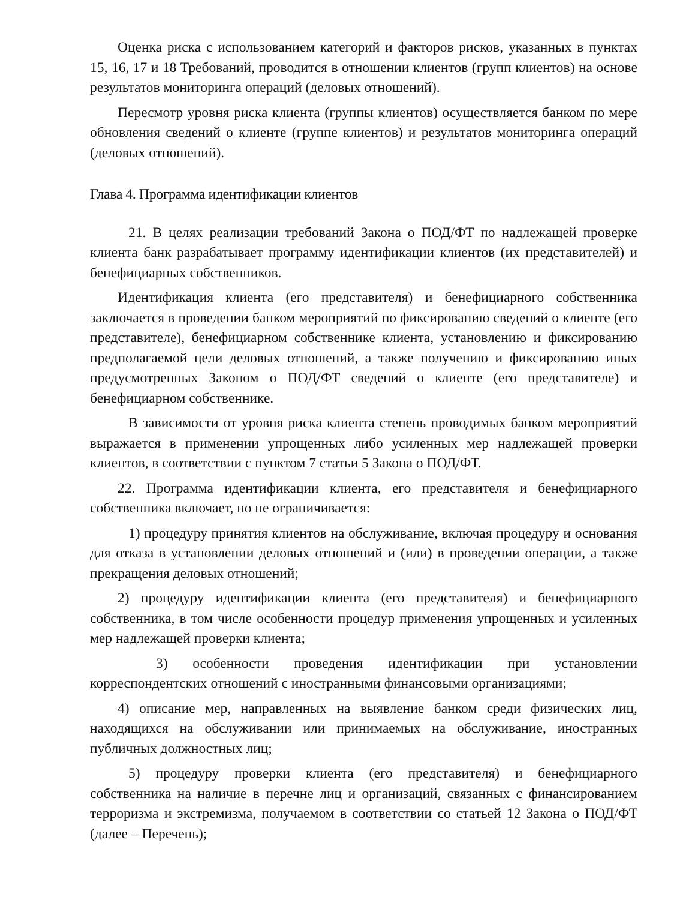Оценка риска с использованием категорий и факторов рисков, указанных в пунктах 15, 16, 17 и 18 Требований, проводится в отношении клиентов (групп клиентов) на основе результатов мониторинга операций (деловых отношений).
Пересмотр уровня риска клиента (группы клиентов) осуществляется банком по мере обновления сведений о клиенте (группе клиентов) и результатов мониторинга операций (деловых отношений).
Глава 4. Программа идентификации клиентов
21. В целях реализации требований Закона о ПОД/ФТ по надлежащей проверке клиента банк разрабатывает программу идентификации клиентов (их представителей) и бенефициарных собственников.
Идентификация клиента (его представителя) и бенефициарного собственника заключается в проведении банком мероприятий по фиксированию сведений о клиенте (его представителе), бенефициарном собственнике клиента, установлению и фиксированию предполагаемой цели деловых отношений, а также получению и фиксированию иных предусмотренных Законом о ПОД/ФТ сведений о клиенте (его представителе) и бенефициарном собственнике.
В зависимости от уровня риска клиента степень проводимых банком мероприятий выражается в применении упрощенных либо усиленных мер надлежащей проверки клиентов, в соответствии с пунктом 7 статьи 5 Закона о ПОД/ФТ.
22. Программа идентификации клиента, его представителя и бенефициарного собственника включает, но не ограничивается:
1) процедуру принятия клиентов на обслуживание, включая процедуру и основания для отказа в установлении деловых отношений и (или) в проведении операции, а также прекращения деловых отношений;
2) процедуру идентификации клиента (его представителя) и бенефициарного собственника, в том числе особенности процедур применения упрощенных и усиленных мер надлежащей проверки клиента;
3) особенности проведения идентификации при установлении корреспондентских отношений с иностранными финансовыми организациями;
4) описание мер, направленных на выявление банком среди физических лиц, находящихся на обслуживании или принимаемых на обслуживание, иностранных публичных должностных лиц;
5) процедуру проверки клиента (его представителя) и бенефициарного собственника на наличие в перечне лиц и организаций, связанных с финансированием терроризма и экстремизма, получаемом в соответствии со статьей 12 Закона о ПОД/ФТ (далее – Перечень);